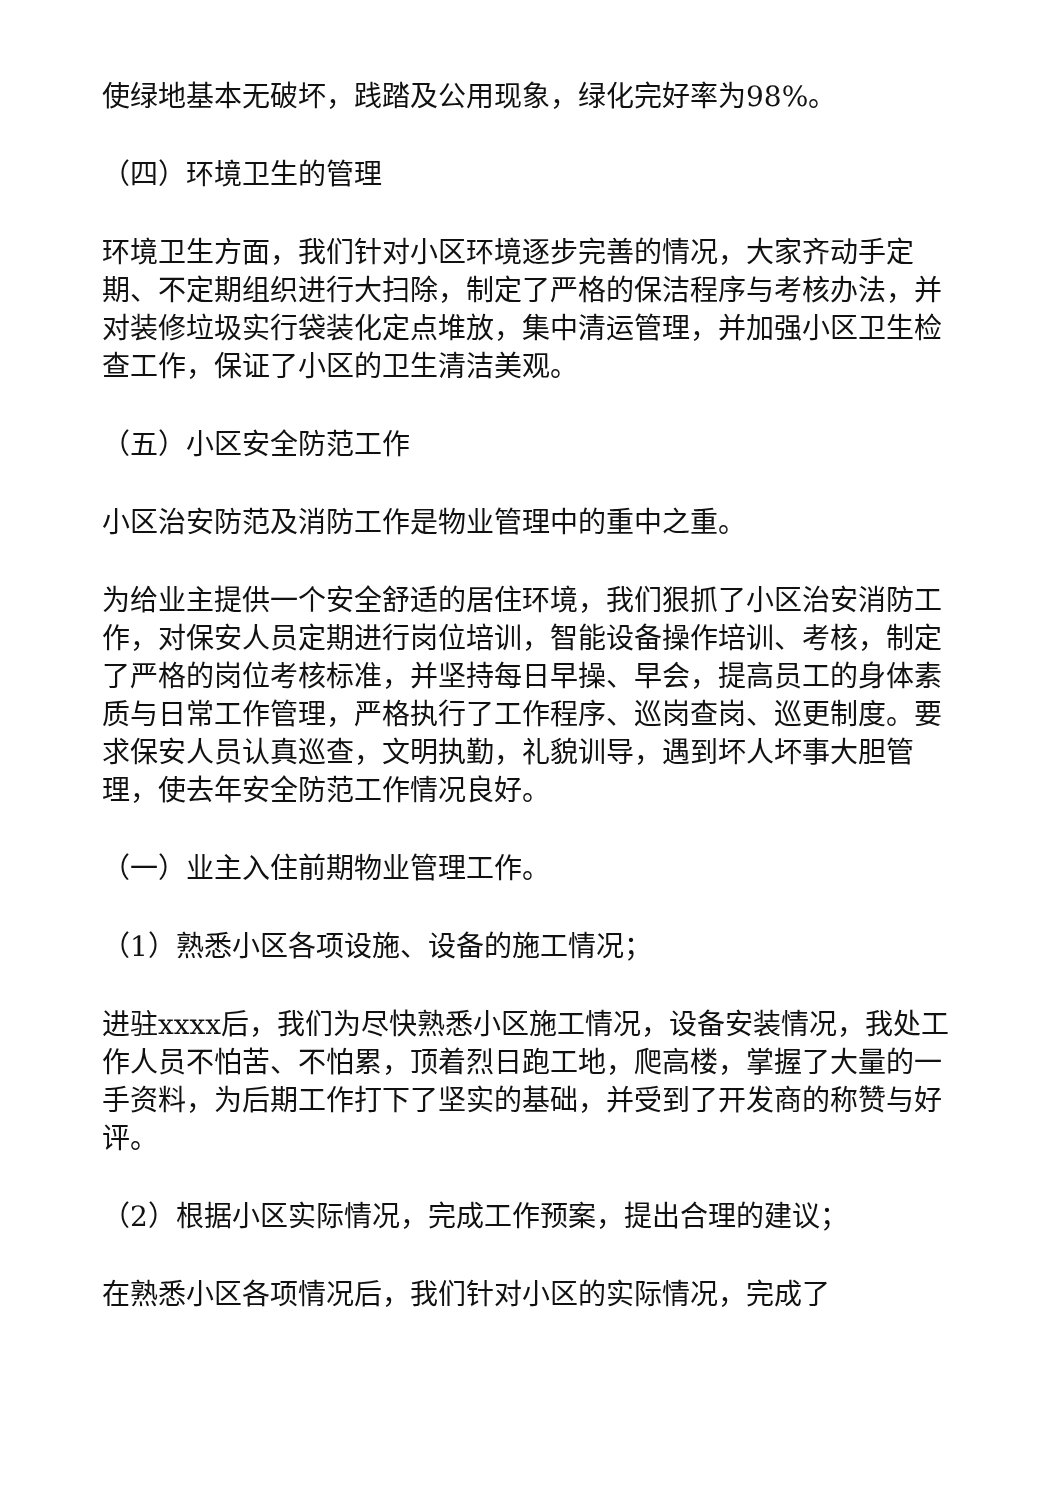使绿地基本无破坏，践踏及公用现象，绿化完好率为98%。
（四）环境卫生的管理
环境卫生方面，我们针对小区环境逐步完善的情况，大家齐动手定期、不定期组织进行大扫除，制定了严格的保洁程序与考核办法，并对装修垃圾实行袋装化定点堆放，集中清运管理，并加强小区卫生检查工作，保证了小区的卫生清洁美观。
（五）小区安全防范工作
小区治安防范及消防工作是物业管理中的重中之重。
为给业主提供一个安全舒适的居住环境，我们狠抓了小区治安消防工作，对保安人员定期进行岗位培训，智能设备操作培训、考核，制定了严格的岗位考核标准，并坚持每日早操、早会，提高员工的身体素质与日常工作管理，严格执行了工作程序、巡岗查岗、巡更制度。要求保安人员认真巡查，文明执勤，礼貌训导，遇到坏人坏事大胆管理，使去年安全防范工作情况良好。
（一）业主入住前期物业管理工作。
（1）熟悉小区各项设施、设备的施工情况；
进驻xxxx后，我们为尽快熟悉小区施工情况，设备安装情况，我处工作人员不怕苦、不怕累，顶着烈日跑工地，爬高楼，掌握了大量的一手资料，为后期工作打下了坚实的基础，并受到了开发商的称赞与好评。
（2）根据小区实际情况，完成工作预案，提出合理的建议；
在熟悉小区各项情况后，我们针对小区的实际情况，完成了